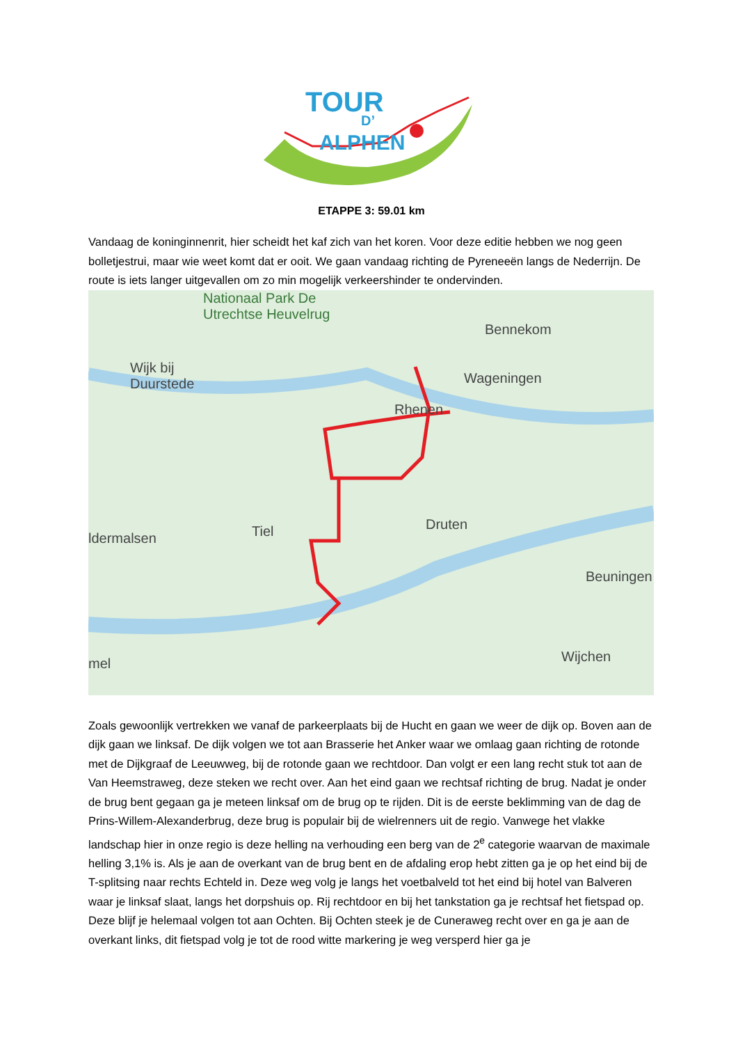TOUR
D’
ALPHEN
ETAPPE 3: 59.01 km
Vandaag de koninginnenrit, hier scheidt het kaf zich van het koren. Voor deze editie hebben we nog geen bolletjestrui, maar wie weet komt dat er ooit. We gaan vandaag richting de Pyreneeën langs de Nederrijn. De route is iets langer uitgevallen om zo min mogelijk verkeershinder te ondervinden.
Nationaal Park De
Utrechtse Heuvelrug
Bennekom
Wijk bij
Duurstede
Wageningen
Rhenen
ldermalsen Tiel Druten
Beuningen
mel Wijchen
Zoals gewoonlijk vertrekken we vanaf de parkeerplaats bij de Hucht en gaan we weer de dijk op. Boven aan de dijk gaan we linksaf. De dijk volgen we tot aan Brasserie het Anker waar we omlaag gaan richting de rotonde met de Dijkgraaf de Leeuwweg, bij de rotonde gaan we rechtdoor. Dan volgt er een lang recht stuk tot aan de Van Heemstraweg, deze steken we recht over. Aan het eind gaan we rechtsaf richting de brug. Nadat je onder de brug bent gegaan ga je meteen linksaf om de brug op te rijden. Dit is de eerste beklimming van de dag de Prins-Willem-Alexanderbrug, deze brug is populair bij de wielrenners uit de regio. Vanwege het vlakke landschap hier in onze regio is deze helling na verhouding een berg van de 2<sup>e</sup> categorie waarvan de maximale helling 3,1% is. Als je aan de overkant van de brug bent en de afdaling erop hebt zitten ga je op het eind bij de T-splitsing naar rechts Echteld in. Deze weg volg je langs het voetbalveld tot het eind bij hotel van Balveren waar je linksaf slaat, langs het dorpshuis op. Rij rechtdoor en bij het tankstation ga je rechtsaf het fietspad op. Deze blijf je helemaal volgen tot aan Ochten. Bij Ochten steek je de Cuneraweg recht over en ga je aan de overkant links, dit fietspad volg je tot de rood witte markering je weg versperd hier ga je